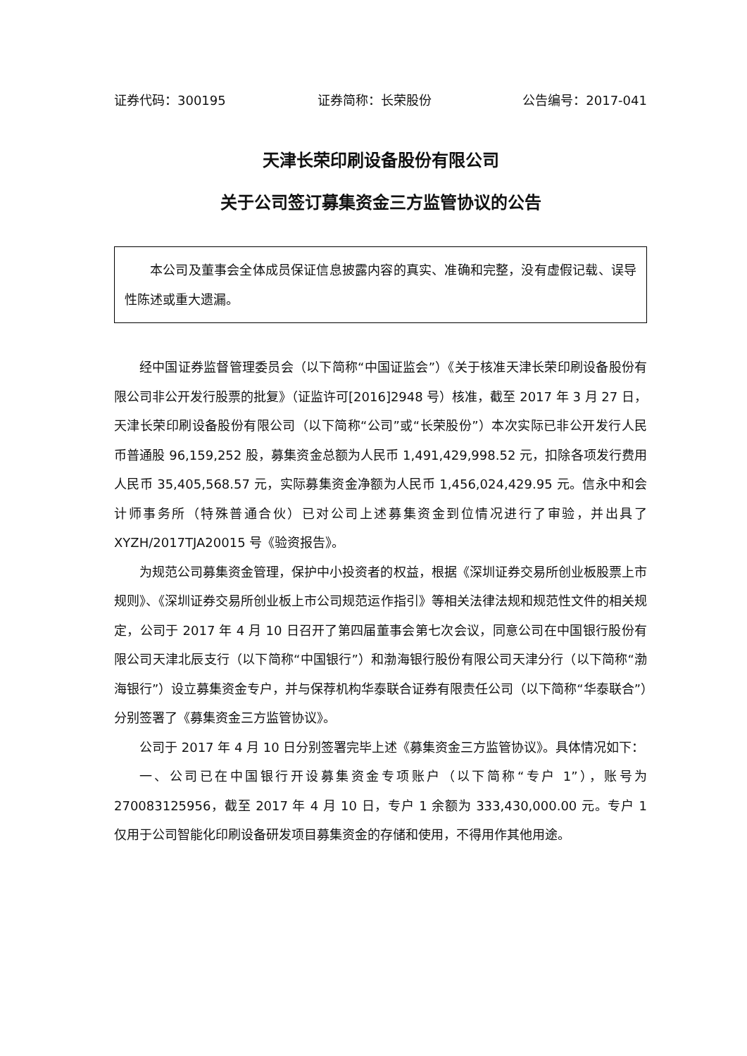证券代码：300195 证券简称：长荣股份 公告编号：2017-041
天津长荣印刷设备股份有限公司
关于公司签订募集资金三方监管协议的公告
本公司及董事会全体成员保证信息披露内容的真实、准确和完整，没有虚假记载、误导性陈述或重大遗漏。
经中国证券监督管理委员会（以下简称“中国证监会”）《关于核准天津长荣印刷设备股份有限公司非公开发行股票的批复》（证监许可[2016]2948 号）核准，截至 2017 年 3 月 27 日，天津长荣印刷设备股份有限公司（以下简称“公司”或“长荣股份”）本次实际已非公开发行人民币普通股 96,159,252 股，募集资金总额为人民币 1,491,429,998.52 元，扣除各项发行费用人民币 35,405,568.57 元，实际募集资金净额为人民币 1,456,024,429.95 元。信永中和会计师事务所（特殊普通合伙）已对公司上述募集资金到位情况进行了审验，并出具了 XYZH/2017TJA20015 号《验资报告》。
为规范公司募集资金管理，保护中小投资者的权益，根据《深圳证券交易所创业板股票上市规则》、《深圳证券交易所创业板上市公司规范运作指引》等相关法律法规和规范性文件的相关规定，公司于 2017 年 4 月 10 日召开了第四届董事会第七次会议，同意公司在中国银行股份有限公司天津北辰支行（以下简称“中国银行”）和渤海银行股份有限公司天津分行（以下简称“渤海银行”）设立募集资金专户，并与保荐机构华泰联合证券有限责任公司（以下简称“华泰联合”）分别签署了《募集资金三方监管协议》。
公司于 2017 年 4 月 10 日分别签署完毕上述《募集资金三方监管协议》。具体情况如下：
一、公司已在中国银行开设募集资金专项账户（以下简称“专户 1”），账号为 270083125956，截至 2017 年 4 月 10 日，专户 1 余额为 333,430,000.00 元。专户 1 仅用于公司智能化印刷设备研发项目募集资金的存储和使用，不得用作其他用途。